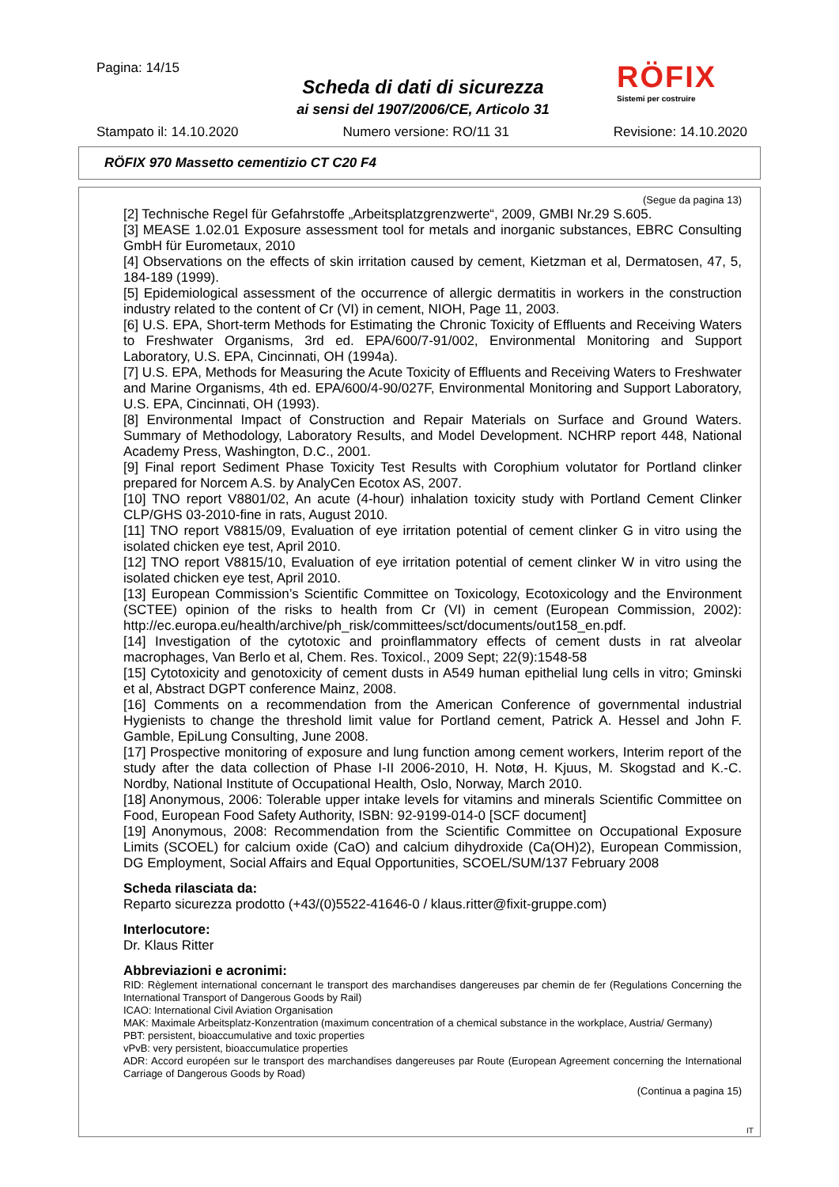Pagina: 14/15
Scheda di dati di sicurezza
ai sensi del 1907/2006/CE, Articolo 31
RÖFIX
Sistemi per costruire
Stampato il: 14.10.2020 Numero versione: RO/11 31 Revisione: 14.10.2020
RÖFIX 970 Massetto cementizio CT C20 F4
(Segue da pagina 13)
[2] Technische Regel für Gefahrstoffe „Arbeitsplatzgrenzwerte“, 2009, GMBI Nr.29 S.605.
[3] MEASE 1.02.01 Exposure assessment tool for metals and inorganic substances, EBRC Consulting GmbH für Eurometaux, 2010
[4] Observations on the effects of skin irritation caused by cement, Kietzman et al, Dermatosen, 47, 5, 184-189 (1999).
[5] Epidemiological assessment of the occurrence of allergic dermatitis in workers in the construction industry related to the content of Cr (VI) in cement, NIOH, Page 11, 2003.
[6] U.S. EPA, Short-term Methods for Estimating the Chronic Toxicity of Effluents and Receiving Waters to Freshwater Organisms, 3rd ed. EPA/600/7-91/002, Environmental Monitoring and Support Laboratory, U.S. EPA, Cincinnati, OH (1994a).
[7] U.S. EPA, Methods for Measuring the Acute Toxicity of Effluents and Receiving Waters to Freshwater and Marine Organisms, 4th ed. EPA/600/4-90/027F, Environmental Monitoring and Support Laboratory, U.S. EPA, Cincinnati, OH (1993).
[8] Environmental Impact of Construction and Repair Materials on Surface and Ground Waters. Summary of Methodology, Laboratory Results, and Model Development. NCHRP report 448, National Academy Press, Washington, D.C., 2001.
[9] Final report Sediment Phase Toxicity Test Results with Corophium volutator for Portland clinker prepared for Norcem A.S. by AnalyCen Ecotox AS, 2007.
[10] TNO report V8801/02, An acute (4-hour) inhalation toxicity study with Portland Cement Clinker CLP/GHS 03-2010-fine in rats, August 2010.
[11] TNO report V8815/09, Evaluation of eye irritation potential of cement clinker G in vitro using the isolated chicken eye test, April 2010.
[12] TNO report V8815/10, Evaluation of eye irritation potential of cement clinker W in vitro using the isolated chicken eye test, April 2010.
[13] European Commission’s Scientific Committee on Toxicology, Ecotoxicology and the Environment (SCTEE) opinion of the risks to health from Cr (VI) in cement (European Commission, 2002): http://ec.europa.eu/health/archive/ph_risk/committees/sct/documents/out158_en.pdf.
[14] Investigation of the cytotoxic and proinflammatory effects of cement dusts in rat alveolar macrophages, Van Berlo et al, Chem. Res. Toxicol., 2009 Sept; 22(9):1548-58
[15] Cytotoxicity and genotoxicity of cement dusts in A549 human epithelial lung cells in vitro; Gminski et al, Abstract DGPT conference Mainz, 2008.
[16] Comments on a recommendation from the American Conference of governmental industrial Hygienists to change the threshold limit value for Portland cement, Patrick A. Hessel and John F. Gamble, EpiLung Consulting, June 2008.
[17] Prospective monitoring of exposure and lung function among cement workers, Interim report of the study after the data collection of Phase I-II 2006-2010, H. Notø, H. Kjuus, M. Skogstad and K.-C. Nordby, National Institute of Occupational Health, Oslo, Norway, March 2010.
[18] Anonymous, 2006: Tolerable upper intake levels for vitamins and minerals Scientific Committee on Food, European Food Safety Authority, ISBN: 92-9199-014-0 [SCF document]
[19] Anonymous, 2008: Recommendation from the Scientific Committee on Occupational Exposure Limits (SCOEL) for calcium oxide (CaO) and calcium dihydroxide (Ca(OH)2), European Commission, DG Employment, Social Affairs and Equal Opportunities, SCOEL/SUM/137 February 2008
Scheda rilasciata da:
Reparto sicurezza prodotto (+43/(0)5522-41646-0 / klaus.ritter@fixit-gruppe.com)
Interlocutore:
Dr. Klaus Ritter
Abbreviazioni e acronimi:
RID: Règlement international concernant le transport des marchandises dangereuses par chemin de fer (Regulations Concerning the International Transport of Dangerous Goods by Rail)
ICAO: International Civil Aviation Organisation
MAK: Maximale Arbeitsplatz-Konzentration (maximum concentration of a chemical substance in the workplace, Austria/ Germany)
PBT: persistent, bioaccumulative and toxic properties
vPvB: very persistent, bioaccumulatice properties
ADR: Accord européen sur le transport des marchandises dangereuses par Route (European Agreement concerning the International Carriage of Dangerous Goods by Road)
(Continua a pagina 15)
IT